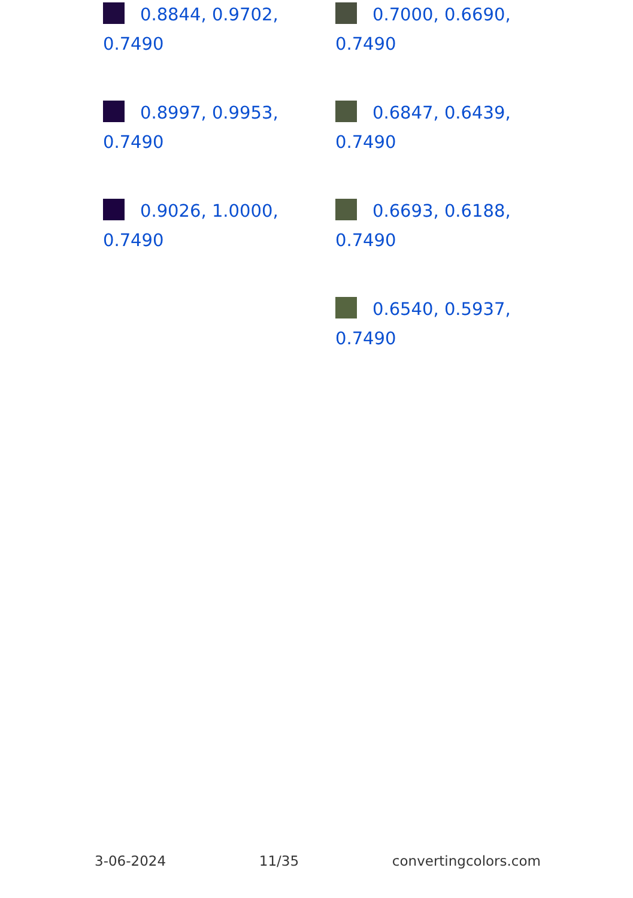0.8844, 0.9702, 0.7490
0.8997, 0.9953, 0.7490
0.9026, 1.0000, 0.7490
0.7000, 0.6690, 0.7490
0.6847, 0.6439, 0.7490
0.6693, 0.6188, 0.7490
0.6540, 0.5937, 0.7490
3-06-2024 11/35 convertingcolors.com